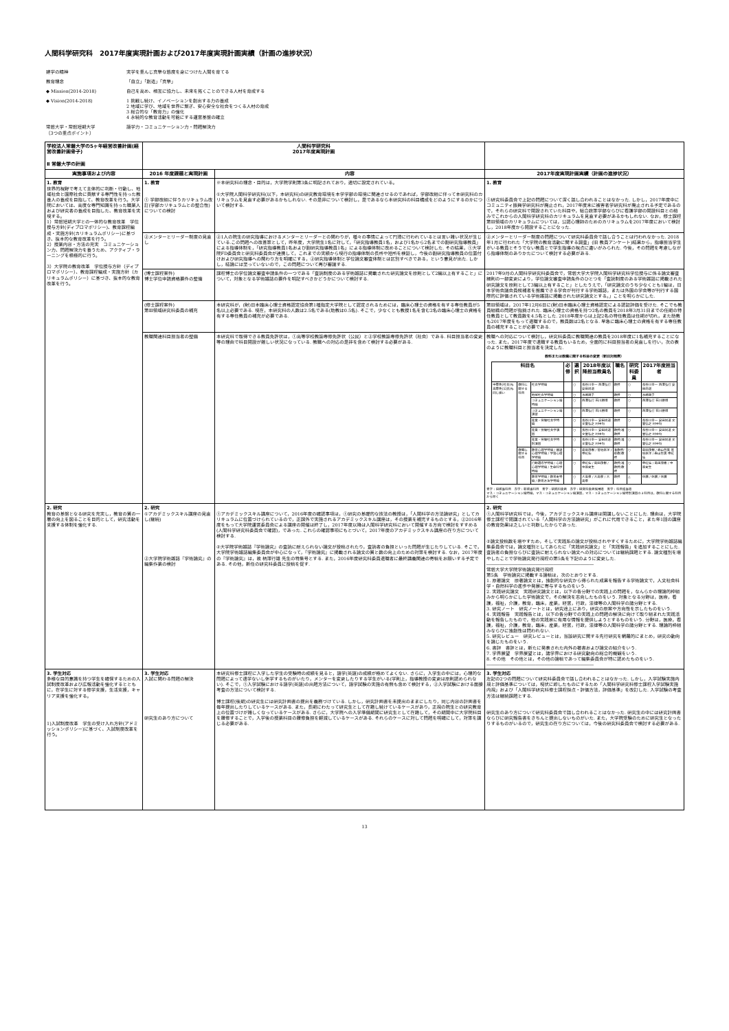人間科学研究科　2017年度実現計画および2017年度実現計画実績（計画の進捗状況）
| 建学の精神 | 実学を重んじ真摯な態度を身につけた人間を育てる |
| 教育理念 | 「自立」「創造」「真摯」 |
| ◆ Mission(2014-2018) | 自己を高め、相互に協力し、未来を拓くことのできる人材を育成する |
| ◆ Vision(2014-2018) | 1 挑戦し続け、イノベーションを創出する力の養成 2 地域に学び、地域を世界に繋ぎ、安心安全な社会をつくる人材の育成 3 総合的な「教育力」の強化 4 永続的な教育活動を可能にする運営基盤の確立 |
| 常磐大学・常磐短期大学 〔3つの重点ポイント〕 | 語学力・コミュニケーション力・問題解決力 |
| 学校法人常磐大学の5ヶ年経営改善計画(経営改善計画骨子) Ⅱ 常磐大学の計画 | 人間科学研究科 2017年度実現計画 | | |
| --- | --- | --- | --- |
| 実施事項および内容 | 2016 年度課題と実現計画 | 内容 | 2017年度実現計画実績（計画の進捗状況） |
| 1. 教育 世界的視野で考えて主体的に判断・行動し、地域社会と国際社会に貢献する専門性を持った教養人の養成を目指して、教育改革を行う。大学院においては、高度な専門知識を持った職業人および研究者の養成を目指した、教育改革を実現する。 1）常磐短期大学との一体的な教育改革 学位授与方針(ディプロマポリシー)、教育課程編成・実施方針(カリキュラムポリシー)に基づき、抜本的な教育改革を行う。 2）授業内容・方法の充実 コミュニケーション力、問題解決力を養うため、アクティブ・ラーニングを積極的に行う。 3）大学院の教育改革 学位授与方針（ディプロマポリシー）、教育課程編成・実施方針（カリキュラムポリシー）に基づき、抜本的な教育改革を行う。 | 1. 教育 ① 学部改組に伴うカリキュラム改訂(学部カリキュラムとの整合性)についての検討 | ※本研究科の理念・目的は，大学院学則第3条に明記されており，適切に設定されている。 ①大学院人間科学研究科(以下，本研究科)の研究教育環境を本学学部の環境に関連させるのであれば，学部改組に伴って本研究科のカリキュラムを見直す必要があるかもしれない. その是非について検討し，是であるなら本研究科の科目構成をどのようにするのかについて検討する. | 1. 教育 ①研究科委員会で上記の問題について深く話し合われることはなかった. しかし，2017年度中にコミュニティ振興学研究科が廃止され，2017年度末に被害者学研究科が廃止される予定であるので，それらの研究科で開設されていた科目や，総合政策学部ならびに看護学部の開設科目との絡みでこれからの人間科学研究科のカリキュラムを見直す必要があるかもしれない. なお，修士課程第Ⅲ領域のカリキュラムについては，公認心理師のためのカリキュラムを2017年度において検討し，2018年度から開設することになった. |
| | ②メンターとリーダー制度の見直し | ②1人の院生の研究指導におけるメンターとリーダーとの関わりが，種々の事情によって円滑に行われているとは言い難い状況が生じている.この問題への改善策として，昨年度，大学院生1名に対して，「研究指導教員1名，および1名から2名までの副研究指導教員」による指導体制を，「研究指導教員1名および副研究指導教員1名」による指導体制に改めることについて検討した. その結果，①大学院FD委員会と研究科委員会が連携して，これまでの実績から現行の指導体制の長所や短所を検証し，今後の副研究指導教員の位置付けおよび研究指導への関わり方を明確にする，②研究指導体制と学位論文審査体制とは区別すべきである，という意見が出た. しかし，結論には至っていないので，この問題について再び審議する. | ②メンターとリーダー制度の問題について研究科委員会で話し合うことは行われなかった. 2018年1月に行われた「大学院の教育活動に関する調査」(旧 教員アンケート)結果から，指導担当学生がいる教員とそうでない教員とで学生指導の視点に違いがみられた. 今後，その問題を考慮しながら指導体制のありかたについて検討する必要がある. |
| | (博士課程案件) 博士学位申請資格要件の整備 | 課程博士の学位論文審査申請条件の一つである「査読制度のある学術雑誌に掲載された研究論文を原則として2編以上有すること」について，対象となる学術雑誌の要件を明記すべきかどうかについて検討する. | 2017年9月の人間科学研究科委員会で，常磐大学大学院人間科学研究科学位授与に係る論文審査細則の一部変更により，学位論文審査申請条件のひとつを「査読制度のある学術雑誌に掲載された研究論文を原則として3編以上有すること」としたうえで，「研究論文のうち少なくとも1編は，日本学術会議会員候補者を推薦できる学会が刊行する学術雑誌，または外国の学会等が刊行する国際的に評価されている学術雑誌に掲載された研究論文とする。」ことを明らかにした. |
| | (修士課程案件) 第Ⅲ領域研究科委員の補充 | 本研究科が，(財)日本臨床心理士資格認定協会第1種指定大学院として認定されるためには，臨床心理士の資格を有する専任教員が5名以上必要である. 現在，本研究科の人数は2.5名である(助教は0.5名). そこで，少なくとも教授1名を含む2名の臨床心理士の資格を有する専任教員の補充が必要である. | 第Ⅲ領域は，2017年12月6日に(財)日本臨床心理士資格認定による認証評価を受けた. そこでも教員組織の問題が指摘された. 臨床心理士の資格を持つ2名の教員を2018年3月31日までの任期の特任教員として教員数を4.5名とした. 2018年度からは上記2名の特任教員は任期が切れ，また助教も2017年度をもって退職するので，教員数は2名となる. 早急に臨床心理士の資格を有する専任教員の補充することが必要である. |
| | 教職関連科目担当者の整備 | 本研究科で取得できる教員免許状は，①高等学校教諭専修免許状（公民）と②学校教諭専修免許状（社会）である. 科目担当者の変更等の理由で科目開設が難しい状況になっている. 教職への対応の是非を含めて検討する必要がある. | 教職への対応について検討し，研究科委員に教職関連の教員を2018年度に1名補充することになった. また，2017年度で退職する教員もいるため，全面的に科目担当者の見直しを行い，次の表のように教職科目と担当者を決定した. 教科または教職に関する科目の変更（新旧対照表） / 科目名 / / / 必修 / 選択 / 2018年度以降担当教員名 / 職名 / 研究科委員 / 2017年度担当者 / / --- / --- / --- / --- / --- / --- / --- / --- / --- / / 中専免(社会)も高専免(公民)も同じ扱い / 教科に関する科目 / 社会学特論 / / ○ / 長谷川幸一 西澤弘行 安田尚道 / 教授 / ○ / 長谷川幸一 西澤弘行 安田尚道 / / / / 地域社会学特論 / / ○ / 水嶋陽子 / 教授 / ○ / 水嶋陽子 / / / / コミュニケーション論特論 / / ○ / 西澤弘行 石川勝博 / 教授 / ○ / 西澤弘行 石川勝博 / / / / コミュニケーション論演習 / / ○ / 西澤弘行 石川勝博 / 教授 / ○ / 西澤弘行 石川勝博 / / / / 産業・労働社会学特論 / / ○ / 長谷川幸一 安田尚道 文堂弘之 村中均 / 教授 / ○ / 長谷川幸一 安田尚道 文堂弘之 村中均 / / / / 産業・労働社会学演習 / / ○ / 長谷川幸一 安田尚道 文堂弘之 村中均 / 教授/准教授 / ○ / 長谷川幸一 安田尚道 文堂弘之 村中均 / / / / 産業・労働社会学特別演習 / / ○ / 長谷川幸一 安田尚道 文堂弘之 村中均 / 教授/准教授 / ○ / 長谷川幸一 安田尚道 文堂弘之 村中均 / / / 教職に関する科目 / 教育心理学特論 / 発達心理学特論 / 学習心理学特論 / / ○ / 島田茂樹 / 菅佐原洋 / 申紅仙 / 准教授/助教/教授 / ○ / 島田茂樹 / 森山哲美 菅佐原洋 / 森山哲美 申紅仙 / / / / 行動適応学特論 / 心理心理学特論 / 生命科学特論 / / ○ / 申紅仙 / 島田茂樹 / 中原史生 / 教授/准教授/教授 / ○ / 申紅仙 / 島田茂樹 / 中原史生 / / / / 教育学特論 / 教育史特論 / 教育方法学特論 / / ○ / 大高泉 / 大高泉 / 大高泉 / 教授 / △ / 休講 / 休講 / 休講 / 青字：旧該当科目 赤字：新該当科目 青字：研究科委員 赤字：研究科委員候補者 黒字：科目担当者 マス・コミュニケーション論特論，マス・コミュニケーション論演習，マス・コミュニケーション論特別演習の３科目は，教科に関する科目から除く |
| 2. 研究 教育の基盤となる研究を充実し，教育の質の一層の向上を図ることを目的として，研究活動を支援する体制を強化する. | 2. 研究 ①アカデミックスキル講座の見直し(継続) ②大学院学術雑誌『学術論究』の編集作業の検討 | ①アカデミックスキル講座について，2016年度の確認事項は，①研究の基礎的な技法の教授は，「人間科学の方法論研究」としてカリキュラムに位置づけられているので，正課外で実施されるアカデミックスキル講座は，その授業を補完するものとする，②2016年度をもって大学院運営委員会による講座の開催は終了し，2017年度以降は人間科学研究科において開催する方向で検討をすすめる(人間科学研究科委員会で確認)，であった. これらの確認事項にもとづいて，2017年度のアカデミックスキル講座の在り方について検討する. ②大学院学術雑誌『学術論究』の査読に耐えられない論文が投稿されたり，査読者の負担といった問題が生じたりしている. そこで，大学院学術雑誌編集委員会が中心になって，『学術論究』に掲載される論文の質と数の向上のための対策を検討する. なお，2017年度の『学術論究』は，故 柄澤行雄 先生の特集号とする. また，2016年度研究科委員退職者に最終講義関連の寄稿をお願いする予定である. その他，新任の研究科委員に投稿を促す. | 2. 研究 ①人間科学研究科では，今後，アカデミックスキル講座は開講しないことにした. 理由は，大学院修士課程で開講されている「人間科学の方法論研究」がこれに代用できること，また年1回の講座の教育効果は乏しいと判断したからであった. ②論文投稿数を増やすため，そして実践系の論文が投稿されやすくするために，大学院学術雑誌編集委員会では，論文種別としてあらたに「実践研究論文」と「実践報告」を追加することにした. 査読者の負担ならびに査読に耐えられない論文への対応については継続課題とする. 論文種別を増やしたことで学術論究発行規程の第5条を下記のように変更した. ―――――――――――――――――――――――― 常磐大学大学院学術論究発行規程 第5条 学術論究に掲載する論稿は，次のとおりとする. 1. 原著論文 原著論文とは，独創的な研究から得られた成果を報告する学術論文で，人文社会科学・自然科学の進歩や発展に寄与するものをいう. 2. 実践研究論文 実践研究論文とは，以下の各分野での実践上の問題を，なんらかの理論的枠組みから明らかにした学術論文で，その解決を志向したものをいう. 対象となる分野は，医療，看護，福祉，介護，教育，臨床，産業，経営，行政，法律等の人間科学の諸分野とする. 3. 研究ノート 研究ノートとは，研究途上にあり，研究の原案や方向性を示したものをいう. 4. 実践報告 実践報告とは，以下の各分野での実践上の問題の解決に向けて取り組まれた実践活動を報告したもので，他の実践家に有用な情報を提供しようとするものをいう. 分野は，医療，看護，福祉，介護，教育，臨床，産業，経営，行政，法律等の人間科学の諸分野とする. 理論的枠組みならびに独創性は問われない. 5. 研究レビュー 研究レビューとは，当該研究に関する先行研究を網羅的にまとめ，研究の動向を論じたものをいう. 6. 書評 書評とは，新たに発表された内外の著書および論文の紹介をいう. 7. 学界展望 学界展望とは，諸学界における研究動向の総合的概観をいう. 8. その他 その他とは，その他の論稿であって編集委員会が特に認めたものをいう. ―――――――――――――――――――――――― |
| 3. 学生対応 多様な目的意識を持つ学生を確保するための入試制度改革および広報活動を強化するとともに，在学生に対する修学支援，生活支援，キャリア支援を強化する。 1)入試制度改革 学生の受け入れ方針(アドミッションポリシー)に基づく、入試制度改革を行う。 | 3. 学生対応 入試に関わる問題の解決 研究生のあり方について | 本研究科修士課程に入学した学生の受験時の成績を見ると，語学(英語)の成績が極めてよくない. さらに，入学生の中には，心理的な問題によって退学ないし休学するものがいたり，メンターを変更したりする学生がいる(学則上，指導教授の変更は原則認められない). そこで，①入学試験における語学(英語)の出題方法について，語学試験の実施の有無も含めて検討する，②入学試験における面接考査の方法について検討する. 博士課程(後期)の研究生には研究計画書の提出を義務づけている. しかし，研究計画書を未提出のままにしたり，同じ内容の計画書を毎年提出したりしているケースがある. また，長期にわたって研究生として在籍し続けているケースがあり，正規の院生との研究教育上の位置づけが難しくなっているケースがある. さらに，大学院への入学準備期間に研究生として在籍して，その期間中に大学院科目を履修することで，入学後の授業科目の履修負担を軽減しているケースがある. それらのケースに対して問題を明確にして，対策を講じる必要がある. | 3. 学生対応 左記の2つの問題について研究科委員会で話し合われることはなかった. しかし，入学試験実施内規と評価基準については，現状に即したものにするため「人間科学研究科修士課程入学試験実施内規」および「人間科学研究科修士課程採点・評価方法，評価基準」を改訂した. 入学試験の考査方法は継続課題とする. 研究生のあり方について研究科委員会で話し合われることはなかった. 研究生の中には研究計画書ならびに研究報告書をきちんと提出しないものがいた. また，大学院受験のために研究生となったりするものがいるので，研究生の在り方については，今後の研究科委員会で検討する必要がある. |
13